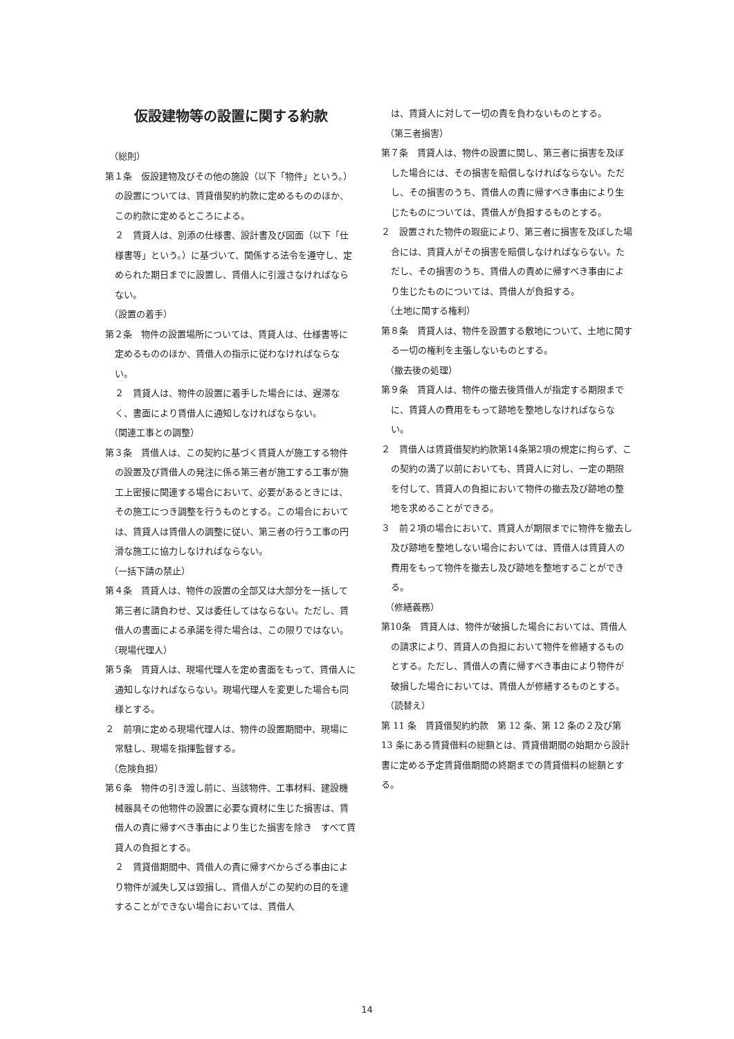仮設建物等の設置に関する約款
（総則）
第１条　仮設建物及びその他の施設（以下「物件」という。）の設置については、賃貸借契約約款に定めるもののほか、この約款に定めるところによる。
２　賃貸人は、別添の仕様書、設計書及び図面（以下「仕様書等」という。）に基づいて、関係する法令を遵守し、定められた期日までに設置し、賃借人に引渡さなければならない。
（設置の着手）
第２条　物件の設置場所については、賃貸人は、仕様書等に定めるもののほか、賃借人の指示に従わなければならない。
２　賃貸人は、物件の設置に着手した場合には、遅滞なく、書面により賃借人に通知しなければならない。
（関連工事との調整）
第３条　賃借人は、この契約に基づく賃貸人が施工する物件の設置及び賃借人の発注に係る第三者が施工する工事が施工上密接に関連する場合において、必要があるときには、その施工につき調整を行うものとする。この場合においては、賃貸人は賃借人の調整に従い、第三者の行う工事の円滑な施工に協力しなければならない。
（一括下請の禁止）
第４条　賃貸人は、物件の設置の全部又は大部分を一括して第三者に請負わせ、又は委任してはならない。ただし、賃借人の書面による承諾を得た場合は、この限りではない。
（現場代理人）
第５条　賃貸人は、現場代理人を定め書面をもって、賃借人に通知しなければならない。現場代理人を変更した場合も同様とする。
２　前項に定める現場代理人は、物件の設置期間中、現場に常駐し、現場を指揮監督する。
（危険負担）
第６条　物件の引き渡し前に、当該物件、工事材料、建設機械器具その他物件の設置に必要な資材に生じた損害は、賃借人の責に帰すべき事由により生じた損害を除き　すべて賃貸人の負担とする。
２　賃貸借期間中、賃借人の責に帰すべからざる事由により物件が滅失し又は毀損し、賃借人がこの契約の目的を達することができない場合においては、賃借人
は、賃貸人に対して一切の責を負わないものとする。
（第三者損害）
第７条　賃貸人は、物件の設置に関し、第三者に損害を及ぼした場合には、その損害を賠償しなければならない。ただし、その損害のうち、賃借人の責に帰すべき事由により生じたものについては、賃借人が負担するものとする。
２　設置された物件の瑕疵により、第三者に損害を及ぼした場合には、賃貸人がその損害を賠償しなければならない。ただし、その損害のうち、賃借人の責めに帰すべき事由により生じたものについては、賃借人が負担する。
（土地に関する権利）
第８条　賃貸人は、物件を設置する敷地について、土地に関する一切の権利を主張しないものとする。
（撤去後の処理）
第９条　賃貸人は、物件の撤去後賃借人が指定する期限までに、賃貸人の費用をもって跡地を整地しなければならない。
２　賃借人は賃貸借契約約款第14条第2項の規定に拘らず、この契約の満了以前においても、賃貸人に対し、一定の期限を付して、賃貸人の負担において物件の撤去及び跡地の整地を求めることができる。
３　前２項の場合において、賃貸人が期限までに物件を撤去し及び跡地を整地しない場合においては、賃借人は賃貸人の費用をもって物件を撤去し及び跡地を整地することができる。
（修繕義務）
第10条　賃貸人は、物件が破損した場合においては、賃借人の請求により、賃貸人の負担において物件を修繕するものとする。ただし、賃借人の責に帰すべき事由により物件が破損した場合においては、賃借人が修繕するものとする。
（読替え）
第 11 条　賃貸借契約約款　第 12 条、第 12 条の２及び第 13 条にある賃貸借料の総額とは、賃貸借期間の始期から設計書に定める予定賃貸借期間の終期までの賃貸借料の総額とする。
14